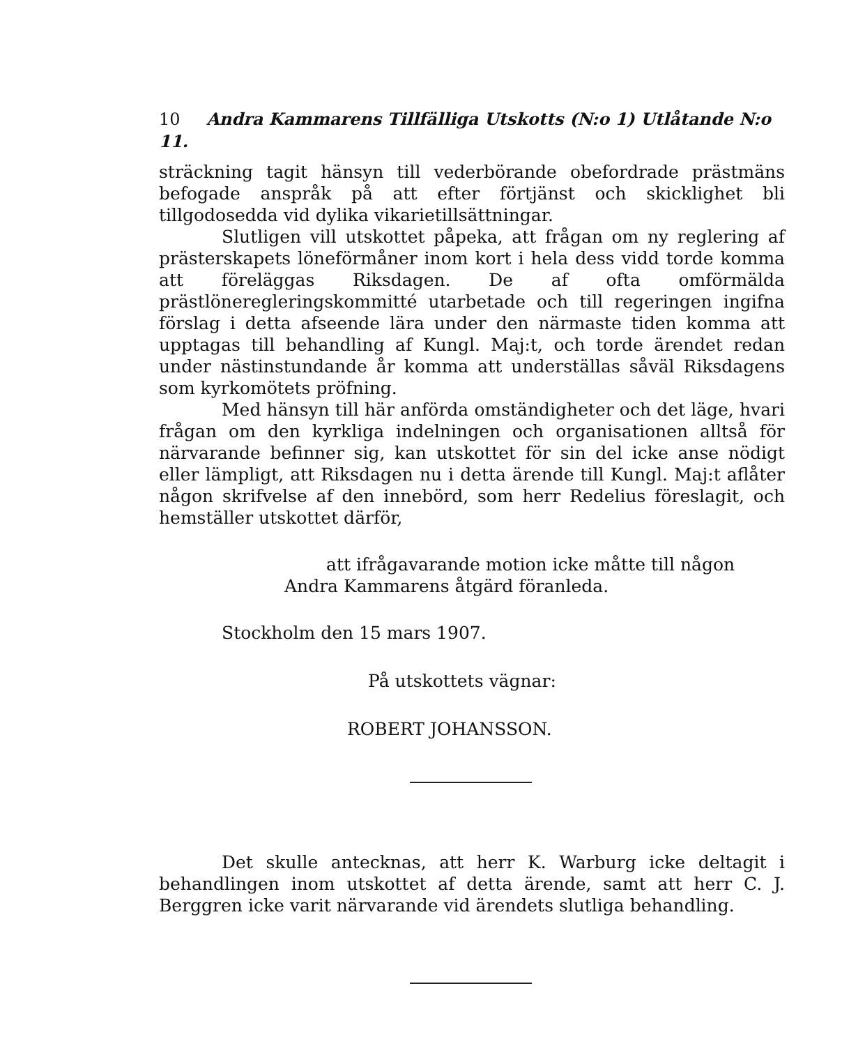10 Andra Kammarens Tillfälliga Utskotts (N:o 1) Utlåtande N:o 11.
sträckning tagit hänsyn till vederbörande obefordrade prästmäns befogade anspråk på att efter förtjänst och skicklighet bli tillgodosedda vid dylika vikarietillsättningar.
Slutligen vill utskottet påpeka, att frågan om ny reglering af prästerskapets löneförmåner inom kort i hela dess vidd torde komma att föreläggas Riksdagen. De af ofta omförmälda prästlöneregleringskommitté utarbetade och till regeringen ingifna förslag i detta afseende lära under den närmaste tiden komma att upptagas till behandling af Kungl. Maj:t, och torde ärendet redan under nästinstundande år komma att underställas såväl Riksdagens som kyrkomötets pröfning.
Med hänsyn till här anförda omständigheter och det läge, hvari frågan om den kyrkliga indelningen och organisationen alltså för närvarande befinner sig, kan utskottet för sin del icke anse nödigt eller lämpligt, att Riksdagen nu i detta ärende till Kungl. Maj:t aflåter någon skrifvelse af den innebörd, som herr Redelius föreslagit, och hemställer utskottet därför,
att ifrågavarande motion icke måtte till någon
Andra Kammarens åtgärd föranleda.
Stockholm den 15 mars 1907.
På utskottets vägnar:
ROBERT JOHANSSON.
Det skulle antecknas, att herr K. Warburg icke deltagit i behandlingen inom utskottet af detta ärende, samt att herr C. J. Berggren icke varit närvarande vid ärendets slutliga behandling.